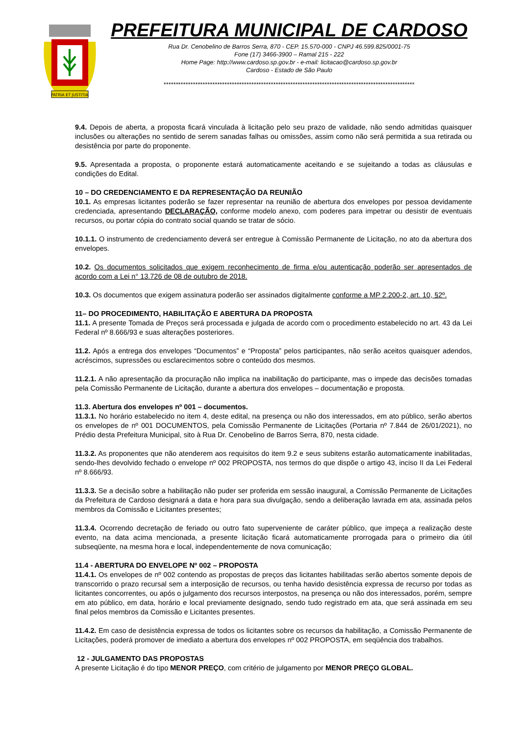PATRIA ET JUSTITIA
PREFEITURA MUNICIPAL DE CARDOSO
Rua Dr. Cenobelino de Barros Serra, 870 - CEP. 15.570-000 - CNPJ 46.599.825/0001-75
Fone (17) 3466-3900 – Ramal 215 - 222
Home Page: http://www.cardoso.sp.gov.br - e-mail: licitacao@cardoso.sp.gov.br
Cardoso - Estado de São Paulo
*******************************************************************************************************
9.4. Depois de aberta, a proposta ficará vinculada à licitação pelo seu prazo de validade, não sendo admitidas quaisquer inclusões ou alterações no sentido de serem sanadas falhas ou omissões, assim como não será permitida a sua retirada ou desistência por parte do proponente.
9.5. Apresentada a proposta, o proponente estará automaticamente aceitando e se sujeitando a todas as cláusulas e condições do Edital.
10 – DO CREDENCIAMENTO E DA REPRESENTAÇÃO DA REUNIÃO
10.1. As empresas licitantes poderão se fazer representar na reunião de abertura dos envelopes por pessoa devidamente credenciada, apresentando DECLARAÇÃO, conforme modelo anexo, com poderes para impetrar ou desistir de eventuais recursos, ou portar cópia do contrato social quando se tratar de sócio.
10.1.1. O instrumento de credenciamento deverá ser entregue à Comissão Permanente de Licitação, no ato da abertura dos envelopes.
10.2. Os documentos solicitados que exigem reconhecimento de firma e/ou autenticação poderão ser apresentados de acordo com a Lei n° 13.726 de 08 de outubro de 2018.
10.3. Os documentos que exigem assinatura poderão ser assinados digitalmente conforme a MP 2.200-2, art. 10, §2º.
11– DO PROCEDIMENTO, HABILITAÇÃO E ABERTURA DA PROPOSTA
11.1. A presente Tomada de Preços será processada e julgada de acordo com o procedimento estabelecido no art. 43 da Lei Federal nº 8.666/93 e suas alterações posteriores.
11.2. Após a entrega dos envelopes “Documentos” e “Proposta” pelos participantes, não serão aceitos quaisquer adendos, acréscimos, supressões ou esclarecimentos sobre o conteúdo dos mesmos.
11.2.1. A não apresentação da procuração não implica na inabilitação do participante, mas o impede das decisões tomadas pela Comissão Permanente de Licitação, durante a abertura dos envelopes – documentação e proposta.
11.3. Abertura dos envelopes nº 001 – documentos.
11.3.1. No horário estabelecido no item 4, deste edital, na presença ou não dos interessados, em ato público, serão abertos os envelopes de nº 001 DOCUMENTOS, pela Comissão Permanente de Licitações (Portaria nº 7.844 de 26/01/2021), no Prédio desta Prefeitura Municipal, sito à Rua Dr. Cenobelino de Barros Serra, 870, nesta cidade.
11.3.2. As proponentes que não atenderem aos requisitos do item 9.2 e seus subitens estarão automaticamente inabilitadas, sendo-lhes devolvido fechado o envelope nº 002 PROPOSTA, nos termos do que dispõe o artigo 43, inciso II da Lei Federal nº 8.666/93.
11.3.3. Se a decisão sobre a habilitação não puder ser proferida em sessão inaugural, a Comissão Permanente de Licitações da Prefeitura de Cardoso designará a data e hora para sua divulgação, sendo a deliberação lavrada em ata, assinada pelos membros da Comissão e Licitantes presentes;
11.3.4. Ocorrendo decretação de feriado ou outro fato superveniente de caráter público, que impeça a realização deste evento, na data acima mencionada, a presente licitação ficará automaticamente prorrogada para o primeiro dia útil subseqüente, na mesma hora e local, independentemente de nova comunicação;
11.4 - ABERTURA DO ENVELOPE Nº 002 – PROPOSTA
11.4.1. Os envelopes de nº 002 contendo as propostas de preços das licitantes habilitadas serão abertos somente depois de transcorrido o prazo recursal sem a interposição de recursos, ou tenha havido desistência expressa de recurso por todas as licitantes concorrentes, ou após o julgamento dos recursos interpostos, na presença ou não dos interessados, porém, sempre em ato público, em data, horário e local previamente designado, sendo tudo registrado em ata, que será assinada em seu final pelos membros da Comissão e Licitantes presentes.
11.4.2. Em caso de desistência expressa de todos os licitantes sobre os recursos da habilitação, a Comissão Permanente de Licitações, poderá promover de imediato a abertura dos envelopes nº 002 PROPOSTA, em seqüência dos trabalhos.
12 - JULGAMENTO DAS PROPOSTAS
A presente Licitação é do tipo MENOR PREÇO, com critério de julgamento por MENOR PREÇO GLOBAL.